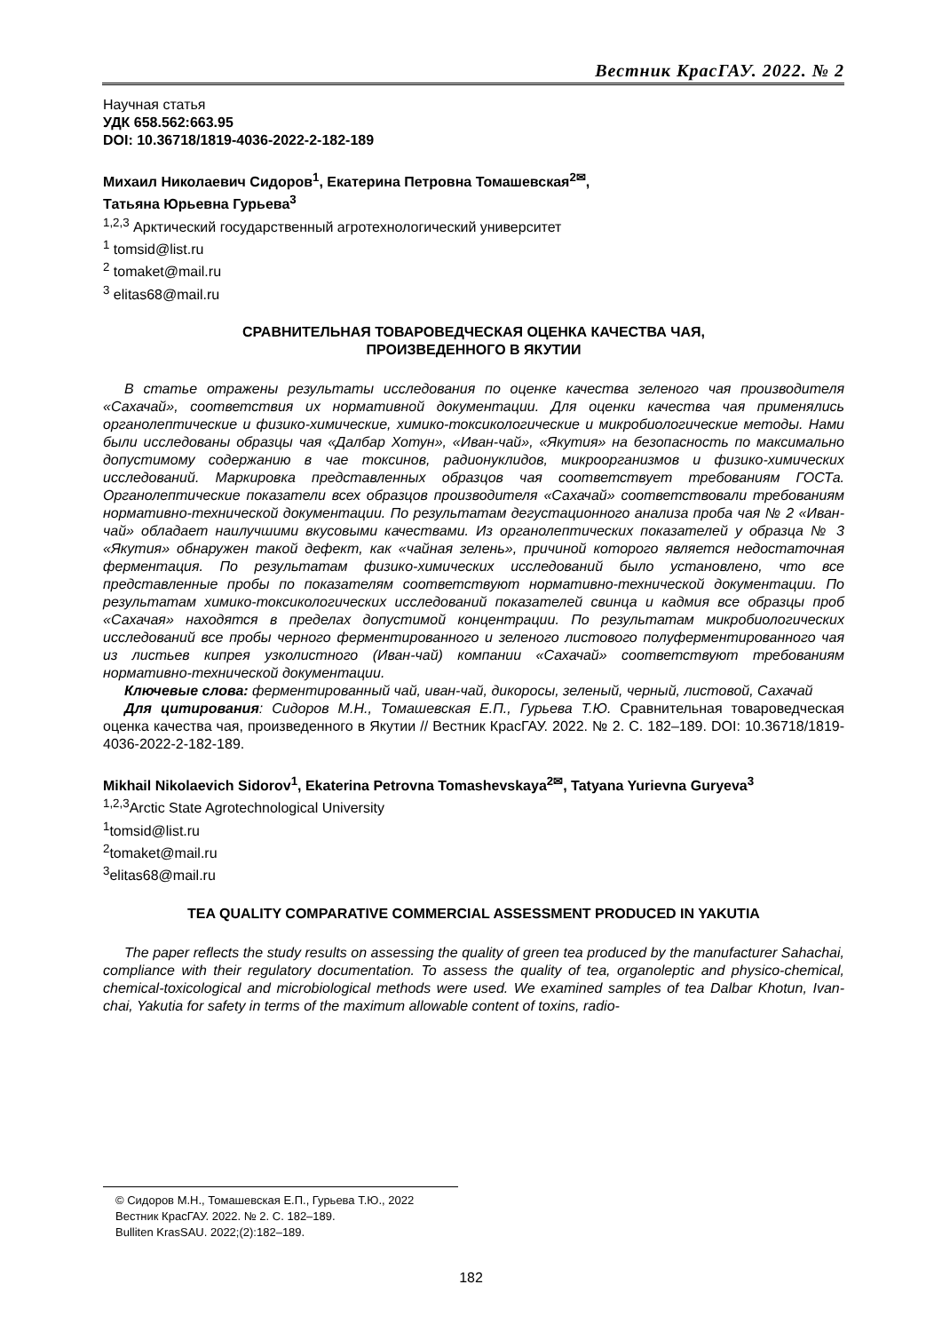Вестник КрасГАУ. 2022. № 2
Научная статья
УДК 658.562:663.95
DOI: 10.36718/1819-4036-2022-2-182-189
Михаил Николаевич Сидоров<sup>1</sup>, Екатерина Петровна Томашевская<sup>2✉</sup>,
Татьяна Юрьевна Гурьева<sup>3</sup>
<sup>1,2,3</sup> Арктический государственный агротехнологический университет
<sup>1</sup> tomsid@list.ru
<sup>2</sup> tomaket@mail.ru
<sup>3</sup> elitas68@mail.ru
СРАВНИТЕЛЬНАЯ ТОВАРОВЕДЧЕСКАЯ ОЦЕНКА КАЧЕСТВА ЧАЯ,
ПРОИЗВЕДЕННОГО В ЯКУТИИ
В статье отражены результаты исследования по оценке качества зеленого чая производителя «Сахачай», соответствия их нормативной документации. Для оценки качества чая применялись органолептические и физико-химические, химико-токсикологические и микробиологические методы. Нами были исследованы образцы чая «Далбар Хотун», «Иван-чай», «Якутия» на безопасность по максимально допустимому содержанию в чае токсинов, радионуклидов, микроорганизмов и физико-химических исследований. Маркировка представленных образцов чая соответствует требованиям ГОСТа. Органолептические показатели всех образцов производителя «Сахачай» соответствовали требованиям нормативно-технической документации. По результатам дегустационного анализа проба чая № 2 «Иван-чай» обладает наилучшими вкусовыми качествами. Из органолептических показателей у образца № 3 «Якутия» обнаружен такой дефект, как «чайная зелень», причиной которого является недостаточная ферментация. По результатам физико-химических исследований было установлено, что все представленные пробы по показателям соответствуют нормативно-технической документации. По результатам химико-токсикологических исследований показателей свинца и кадмия все образцы проб «Сахачая» находятся в пределах допустимой концентрации. По результатам микробиологических исследований все пробы черного ферментированного и зеленого листового полуферментированного чая из листьев кипрея узколистного (Иван-чай) компании «Сахачай» соответствуют требованиям нормативно-технической документации.
Ключевые слова: ферментированный чай, иван-чай, дикоросы, зеленый, черный, листовой, Сахачай
Для цитирования: Сидоров М.Н., Томашевская Е.П., Гурьева Т.Ю. Сравнительная товароведческая оценка качества чая, произведенного в Якутии // Вестник КрасГАУ. 2022. № 2. С. 182–189. DOI: 10.36718/1819-4036-2022-2-182-189.
Mikhail Nikolaevich Sidorov<sup>1</sup>, Ekaterina Petrovna Tomashevskaya<sup>2✉</sup>, Tatyana Yurievna Guryeva<sup>3</sup>
<sup>1,2,3</sup>Arctic State Agrotechnological University
<sup>1</sup> tomsid@list.ru
<sup>2</sup> tomaket@mail.ru
<sup>3</sup> elitas68@mail.ru
TEA QUALITY COMPARATIVE COMMERCIAL ASSESSMENT PRODUCED IN YAKUTIA
The paper reflects the study results on assessing the quality of green tea produced by the manufacturer Sahachai, compliance with their regulatory documentation. To assess the quality of tea, organoleptic and physico-chemical, chemical-toxicological and microbiological methods were used. We examined samples of tea Dalbar Khotun, Ivan-chai, Yakutia for safety in terms of the maximum allowable content of toxins, radio-
© Сидоров М.Н., Томашевская Е.П., Гурьева Т.Ю., 2022
Вестник КрасГАУ. 2022. № 2. С. 182–189.
Bulliten KrasSAU. 2022;(2):182–189.
182